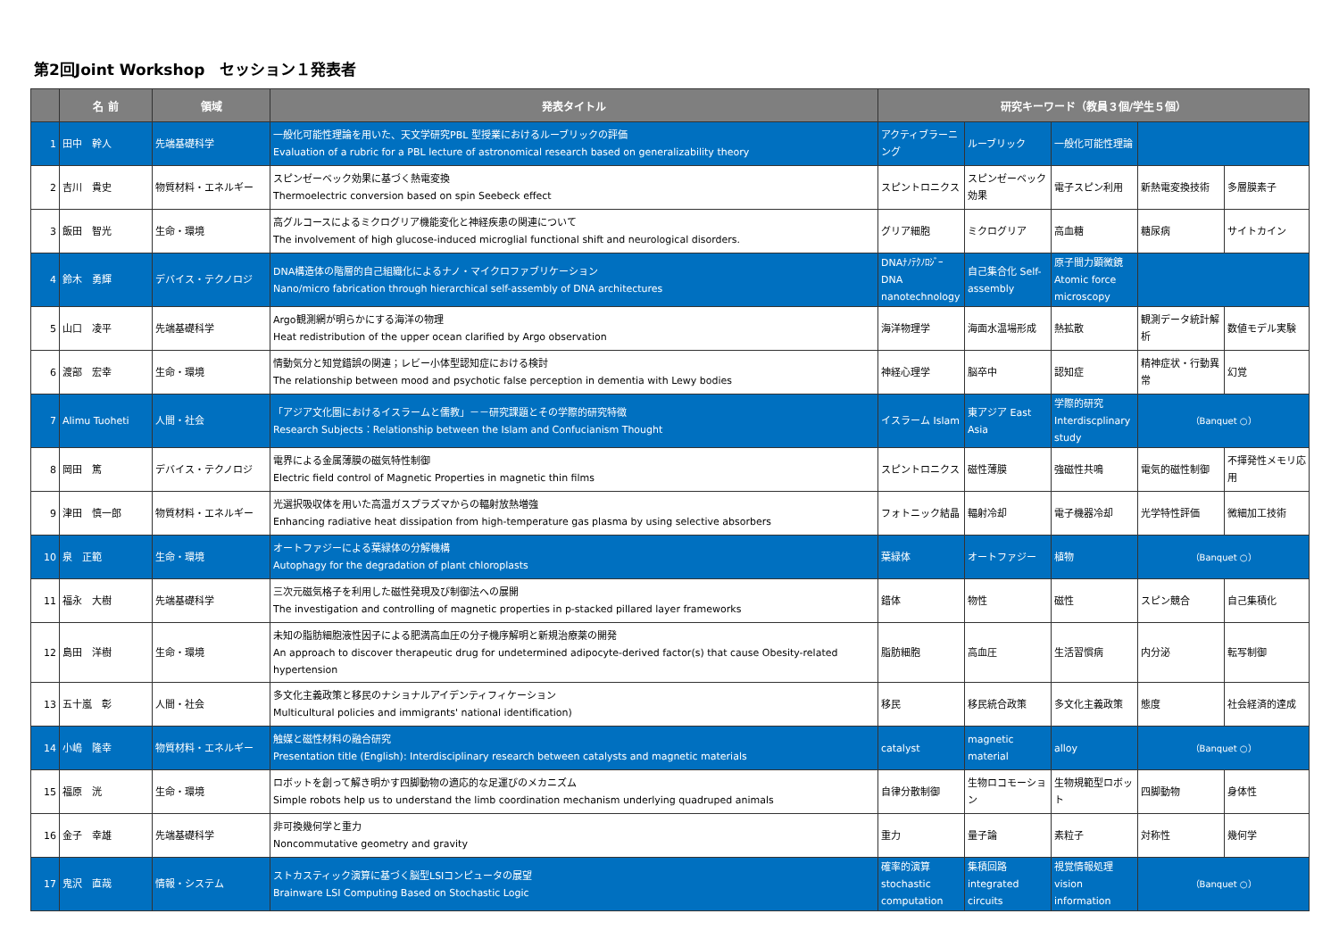第2回Joint Workshop　セッション１発表者
| | 名 前 | 領域 | 発表タイトル | 研究キーワード（教員３個/学生５個） | | | | |
| --- | --- | --- | --- | --- | --- | --- | --- | --- |
| 1 | 田中 幹人 | 先端基礎科学 | 一般化可能性理論を用いた、天文学研究PBL 型授業におけるルーブリックの評価 Evaluation of a rubric for a PBL lecture of astronomical research based on generalizability theory | アクティブラーニング | ルーブリック | 一般化可能性理論 | | |
| 2 | 吉川 貴史 | 物質材料・エネルギー | スピンゼーベック効果に基づく熱電変換 Thermoelectric conversion based on spin Seebeck effect | スピントロニクス | スピンゼーベック効果 | 電子スピン利用 | 新熱電変換技術 | 多層膜素子 |
| 3 | 飯田 智光 | 生命・環境 | 高グルコースによるミクログリア機能変化と神経疾患の関連について The involvement of high glucose-induced microglial functional shift and neurological disorders. | グリア細胞 | ミクログリア | 高血糖 | 糖尿病 | サイトカイン |
| 4 | 鈴木 勇輝 | デバイス・テクノロジ | DNA構造体の階層的自己組織化によるナノ・マイクロファブリケーション Nano/micro fabrication through hierarchical self-assembly of DNA architectures | DNAﾅﾉﾃｸﾉﾛｼﾞｰ DNA nanotechnology | 自己集合化 Self-assembly | 原子間力顕微鏡 Atomic force microscopy | | |
| 5 | 山口 凌平 | 先端基礎科学 | Argo観測網が明らかにする海洋の物理 Heat redistribution of the upper ocean clarified by Argo observation | 海洋物理学 | 海面水温場形成 | 熱拡散 | 観測データ統計解析 | 数値モデル実験 |
| 6 | 渡部 宏幸 | 生命・環境 | 情動気分と知覚錯誤の関連；レビー小体型認知症における検討 The relationship between mood and psychotic false perception in dementia with Lewy bodies | 神経心理学 | 脳卒中 | 認知症 | 精神症状・行動異常 | 幻覚 |
| 7 | Alimu Tuoheti | 人間・社会 | 「アジア文化圏におけるイスラームと儒教」－－研究課題とその学際的研究特徴 Research Subjects：Relationship between the Islam and Confucianism Thought | イスラーム Islam | 東アジア East Asia | 学際的研究 Interdiscplinary study | （Banquet ○） | |
| 8 | 岡田 篤 | デバイス・テクノロジ | 電界による金属薄膜の磁気特性制御 Electric field control of Magnetic Properties in magnetic thin films | スピントロニクス | 磁性薄膜 | 強磁性共鳴 | 電気的磁性制御 | 不揮発性メモリ応用 |
| 9 | 津田 慎一郎 | 物質材料・エネルギー | 光選択吸収体を用いた高温ガスプラズマからの輻射放熱増強 Enhancing radiative heat dissipation from high-temperature gas plasma by using selective absorbers | フォトニック結晶 | 輻射冷却 | 電子機器冷却 | 光学特性評価 | 微細加工技術 |
| 10 | 泉 正範 | 生命・環境 | オートファジーによる葉緑体の分解機構 Autophagy for the degradation of plant chloroplasts | 葉緑体 | オートファジー | 植物 | （Banquet ○） | |
| 11 | 福永 大樹 | 先端基礎科学 | 三次元磁気格子を利用した磁性発現及び制御法への展開 The investigation and controlling of magnetic properties in p-stacked pillared layer frameworks | 錯体 | 物性 | 磁性 | スピン競合 | 自己集積化 |
| 12 | 島田 洋樹 | 生命・環境 | 未知の脂肪細胞液性因子による肥満高血圧の分子機序解明と新規治療薬の開発 An approach to discover therapeutic drug for undetermined adipocyte-derived factor(s) that cause Obesity-related hypertension | 脂肪細胞 | 高血圧 | 生活習慣病 | 内分泌 | 転写制御 |
| 13 | 五十嵐 彰 | 人間・社会 | 多文化主義政策と移民のナショナルアイデンティフィケーション Multicultural policies and immigrants' national identification) | 移民 | 移民統合政策 | 多文化主義政策 | 態度 | 社会経済的達成 |
| 14 | 小嶋 隆幸 | 物質材料・エネルギー | 触媒と磁性材料の融合研究 Presentation title (English): Interdisciplinary research between catalysts and magnetic materials | catalyst | magnetic material | alloy | （Banquet ○） | |
| 15 | 福原 洸 | 生命・環境 | ロボットを創って解き明かす四脚動物の適応的な足運びのメカニズム Simple robots help us to understand the limb coordination mechanism underlying quadruped animals | 自律分散制御 | 生物ロコモーション | 生物規範型ロボット | 四脚動物 | 身体性 |
| 16 | 金子 幸雄 | 先端基礎科学 | 非可換幾何学と重力 Noncommutative geometry and gravity | 重力 | 量子論 | 素粒子 | 対称性 | 幾何学 |
| 17 | 鬼沢 直哉 | 情報・システム | ストカスティック演算に基づく脳型LSIコンピュータの展望 Brainware LSI Computing Based on Stochastic Logic | 確率的演算 stochastic computation | 集積回路 integrated circuits | 視覚情報処理 vision information | （Banquet ○） | |